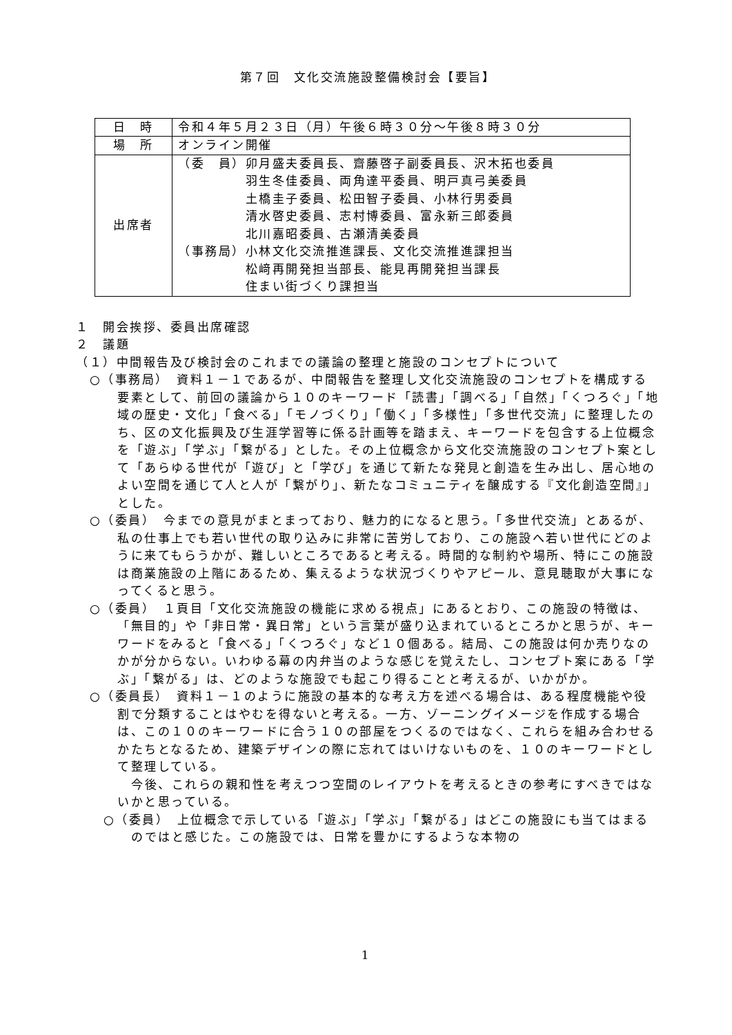第７回　文化交流施設整備検討会【要旨】
| 日 時 | 令和４年５月２３日（月）午後６時３０分～午後８時３０分 |
| 場 所 | オンライン開催 |
| 出席者 | （委 員）卯月盛夫委員長、齋藤啓子副委員長、沢木拓也委員 羽生冬佳委員、両角達平委員、明戸真弓美委員 土橋圭子委員、松田智子委員、小林行男委員 清水啓史委員、志村博委員、富永新三郎委員 北川嘉昭委員、古瀬清美委員 （事務局）小林文化交流推進課長、文化交流推進課担当 松﨑再開発担当部長、能見再開発担当課長 住まい街づくり課担当 |
１　開会挨拶、委員出席確認
２　議題
（１）中間報告及び検討会のこれまでの議論の整理と施設のコンセプトについて
○（事務局）　資料１－１であるが、中間報告を整理し文化交流施設のコンセプトを構成する要素として、前回の議論から１０のキーワード「読書」「調べる」「自然」「くつろぐ」「地域の歴史・文化」「食べる」「モノづくり」「働く」「多様性」「多世代交流」に整理したのち、区の文化振興及び生涯学習等に係る計画等を踏まえ、キーワードを包含する上位概念を「遊ぶ」「学ぶ」「繋がる」とした。その上位概念から文化交流施設のコンセプト案として「あらゆる世代が「遊び」と「学び」を通じて新たな発見と創造を生み出し、居心地のよい空間を通じて人と人が「繋がり」、新たなコミュニティを醸成する『文化創造空間』」とした。
○（委員）　今までの意見がまとまっており、魅力的になると思う。「多世代交流」とあるが、私の仕事上でも若い世代の取り込みに非常に苦労しており、この施設へ若い世代にどのように来てもらうかが、難しいところであると考える。時間的な制約や場所、特にこの施設は商業施設の上階にあるため、集えるような状況づくりやアピール、意見聴取が大事になってくると思う。
○（委員）　１頁目「文化交流施設の機能に求める視点」にあるとおり、この施設の特徴は、「無目的」や「非日常・異日常」という言葉が盛り込まれているところかと思うが、キーワードをみると「食べる」「くつろぐ」など１０個ある。結局、この施設は何か売りなのかが分からない。いわゆる幕の内弁当のような感じを覚えたし、コンセプト案にある「学ぶ」「繋がる」は、どのような施設でも起こり得ることと考えるが、いかがか。
○（委員長）　資料１－１のように施設の基本的な考え方を述べる場合は、ある程度機能や役割で分類することはやむを得ないと考える。一方、ゾーニングイメージを作成する場合は、この１０のキーワードに合う１０の部屋をつくるのではなく、これらを組み合わせるかたちとなるため、建築デザインの際に忘れてはいけないものを、１０のキーワードとして整理している。
今後、これらの親和性を考えつつ空間のレイアウトを考えるときの参考にすべきではないかと思っている。
○（委員）　上位概念で示している「遊ぶ」「学ぶ」「繋がる」はどこの施設にも当てはまるのではと感じた。この施設では、日常を豊かにするような本物の
1